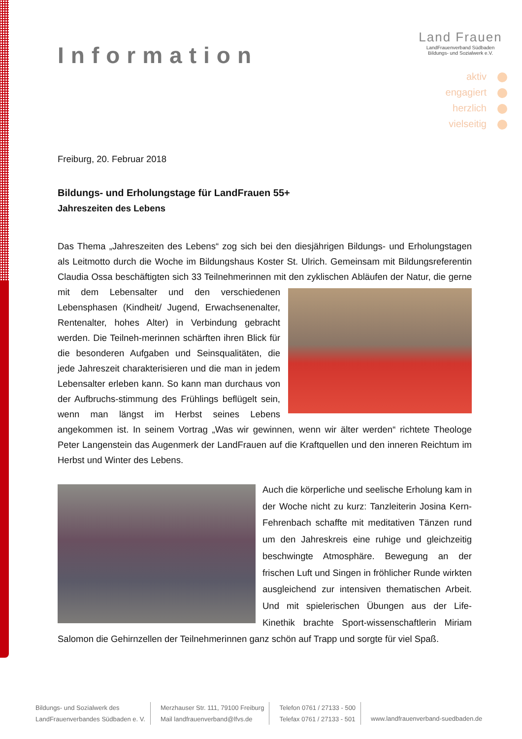Information
Land Frauen
LandFrauenverband Südbaden
Bildungs- und Sozialwerk e.V.
aktiv
engagiert
herzlich
vielseitig
Freiburg, 20. Februar 2018
Bildungs- und Erholungstage für LandFrauen 55+
Jahreszeiten des Lebens
Das Thema „Jahreszeiten des Lebens“ zog sich bei den diesjährigen Bildungs- und Erholungstagen als Leitmotto durch die Woche im Bildungshaus Koster St. Ulrich. Gemeinsam mit Bildungsreferentin Claudia Ossa beschäftigten sich 33 Teilnehmerinnen mit den zyklischen Abläufen der Natur, die gerne mit dem Lebensalter und den verschiedenen Lebensphasen (Kindheit/ Jugend, Erwachsenenalter, Rentenalter, hohes Alter) in Verbindung gebracht werden. Die Teilneh-merinnen schärften ihren Blick für die besonderen Aufgaben und Seinsqualitäten, die jede Jahreszeit charakterisieren und die man in jedem Lebensalter erleben kann. So kann man durchaus von der Aufbruchs-stimmung des Frühlings beflügelt sein, wenn man längst im Herbst seines Lebens angekommen ist. In seinem Vortrag „Was wir gewinnen, wenn wir älter werden“ richtete Theologe Peter Langenstein das Augenmerk der LandFrauen auf die Kraftquellen und den inneren Reichtum im Herbst und Winter des Lebens.
Auch die körperliche und seelische Erholung kam in der Woche nicht zu kurz: Tanzleiterin Josina Kern-Fehrenbach schaffte mit meditativen Tänzen rund um den Jahreskreis eine ruhige und gleichzeitig beschwingte Atmosphäre. Bewegung an der frischen Luft und Singen in fröhlicher Runde wirkten ausgleichend zur intensiven thematischen Arbeit. Und mit spielerischen Übungen aus der Life-Kinethik brachte Sport-wissenschaftlerin Miriam Salomon die Gehirnzellen der Teilnehmerinnen ganz schön auf Trapp und sorgte für viel Spaß.
Bildungs- und Sozialwerk des
LandFrauenverbandes Südbaden e. V.
Merzhauser Str. 111, 79100 Freiburg
Mail landfrauenverband@lfvs.de
Telefon 0761 / 27133 - 500
Telefax 0761 / 27133 - 501
www.landfrauenverband-suedbaden.de